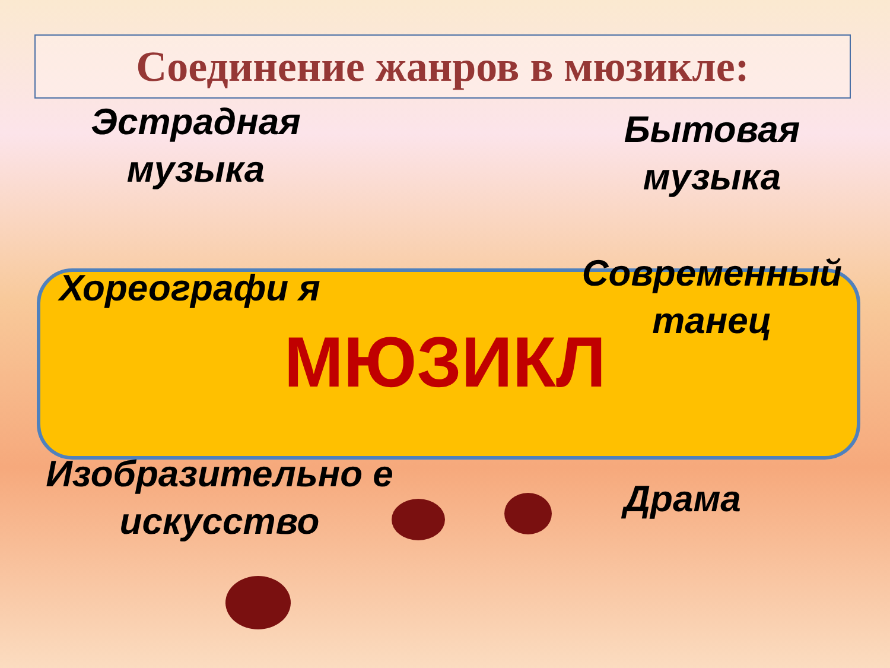Соединение жанров в мюзикле:
Эстрадная музыка
Бытовая музыка
Хореографи я
Современный танец
МЮЗИКЛ
Изобразительно е искусство
Драма